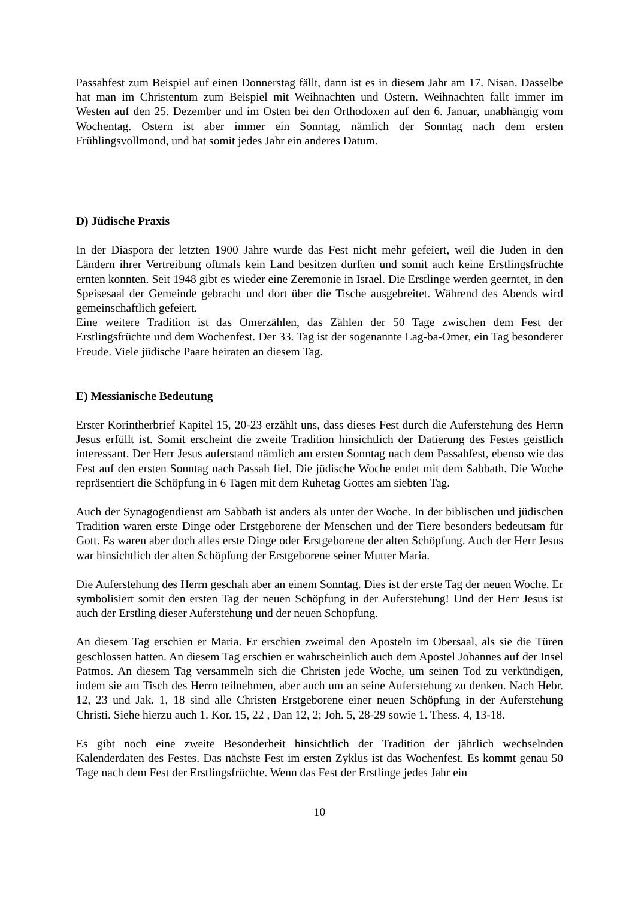Passahfest zum Beispiel auf einen Donnerstag fällt, dann ist es in diesem Jahr am 17. Nisan. Dasselbe hat man im Christentum zum Beispiel mit Weihnachten und Ostern. Weihnachten fallt immer im Westen auf den 25. Dezember und im Osten bei den Orthodoxen auf den 6. Januar, unabhängig vom Wochentag. Ostern ist aber immer ein Sonntag, nämlich der Sonntag nach dem ersten Frühlingsvollmond, und hat somit jedes Jahr ein anderes Datum.
D) Jüdische Praxis
In der Diaspora der letzten 1900 Jahre wurde das Fest nicht mehr gefeiert, weil die Juden in den Ländern ihrer Vertreibung oftmals kein Land besitzen durften und somit auch keine Erstlingsfrüchte ernten konnten. Seit 1948 gibt es wieder eine Zeremonie in Israel. Die Erstlinge werden geerntet, in den Speisesaal der Gemeinde gebracht und dort über die Tische ausgebreitet. Während des Abends wird gemeinschaftlich gefeiert.
Eine weitere Tradition ist das Omerzählen, das Zählen der 50 Tage zwischen dem Fest der Erstlingsfrüchte und dem Wochenfest. Der 33. Tag ist der sogenannte Lag-ba-Omer, ein Tag besonderer Freude. Viele jüdische Paare heiraten an diesem Tag.
E) Messianische Bedeutung
Erster Korintherbrief Kapitel 15, 20-23 erzählt uns, dass dieses Fest durch die Auferstehung des Herrn Jesus erfüllt ist. Somit erscheint die zweite Tradition hinsichtlich der Datierung des Festes geistlich interessant. Der Herr Jesus auferstand nämlich am ersten Sonntag nach dem Passahfest, ebenso wie das Fest auf den ersten Sonntag nach Passah fiel. Die jüdische Woche endet mit dem Sabbath. Die Woche repräsentiert die Schöpfung in 6 Tagen mit dem Ruhetag Gottes am siebten Tag.
Auch der Synagogendienst am Sabbath ist anders als unter der Woche. In der biblischen und jüdischen Tradition waren erste Dinge oder Erstgeborene der Menschen und der Tiere besonders bedeutsam für Gott. Es waren aber doch alles erste Dinge oder Erstgeborene der alten Schöpfung. Auch der Herr Jesus war hinsichtlich der alten Schöpfung der Erstgeborene seiner Mutter Maria.
Die Auferstehung des Herrn geschah aber an einem Sonntag. Dies ist der erste Tag der neuen Woche. Er symbolisiert somit den ersten Tag der neuen Schöpfung in der Auferstehung! Und der Herr Jesus ist auch der Erstling dieser Auferstehung und der neuen Schöpfung.
An diesem Tag erschien er Maria. Er erschien zweimal den Aposteln im Obersaal, als sie die Türen geschlossen hatten. An diesem Tag erschien er wahrscheinlich auch dem Apostel Johannes auf der Insel Patmos. An diesem Tag versammeln sich die Christen jede Woche, um seinen Tod zu verkündigen, indem sie am Tisch des Herrn teilnehmen, aber auch um an seine Auferstehung zu denken. Nach Hebr. 12, 23 und Jak. 1, 18 sind alle Christen Erstgeborene einer neuen Schöpfung in der Auferstehung Christi. Siehe hierzu auch 1. Kor. 15, 22 , Dan 12, 2; Joh. 5, 28-29 sowie 1. Thess. 4, 13-18.
Es gibt noch eine zweite Besonderheit hinsichtlich der Tradition der jährlich wechselnden Kalenderdaten des Festes. Das nächste Fest im ersten Zyklus ist das Wochenfest. Es kommt genau 50 Tage nach dem Fest der Erstlingsfrüchte. Wenn das Fest der Erstlinge jedes Jahr ein
10